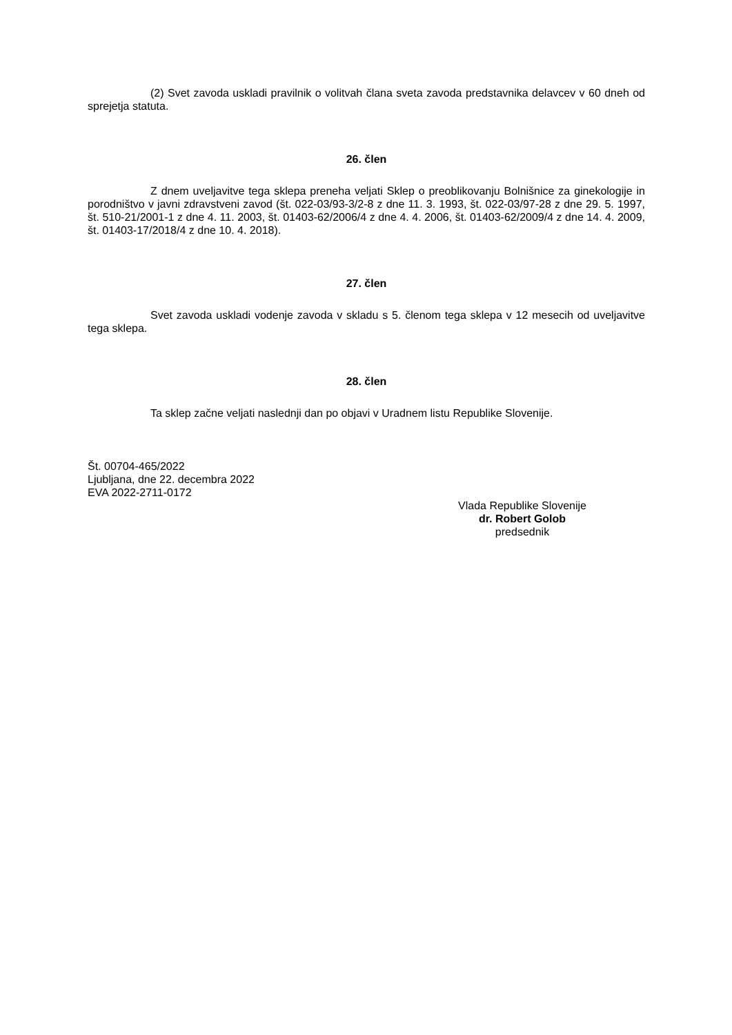(2) Svet zavoda uskladi pravilnik o volitvah člana sveta zavoda predstavnika delavcev v 60 dneh od sprejetja statuta.
26. člen
Z dnem uveljavitve tega sklepa preneha veljati Sklep o preoblikovanju Bolnišnice za ginekologije in porodništvo v javni zdravstveni zavod (št. 022-03/93-3/2-8 z dne 11. 3. 1993, št. 022-03/97-28 z dne 29. 5. 1997, št. 510-21/2001-1 z dne 4. 11. 2003, št. 01403-62/2006/4 z dne 4. 4. 2006, št. 01403-62/2009/4 z dne 14. 4. 2009, št. 01403-17/2018/4 z dne 10. 4. 2018).
27. člen
Svet zavoda uskladi vodenje zavoda v skladu s 5. členom tega sklepa v 12 mesecih od uveljavitve tega sklepa.
28. člen
Ta sklep začne veljati naslednji dan po objavi v Uradnem listu Republike Slovenije.
Št. 00704-465/2022
Ljubljana, dne 22. decembra 2022
EVA 2022-2711-0172
Vlada Republike Slovenije
dr. Robert Golob
predsednik